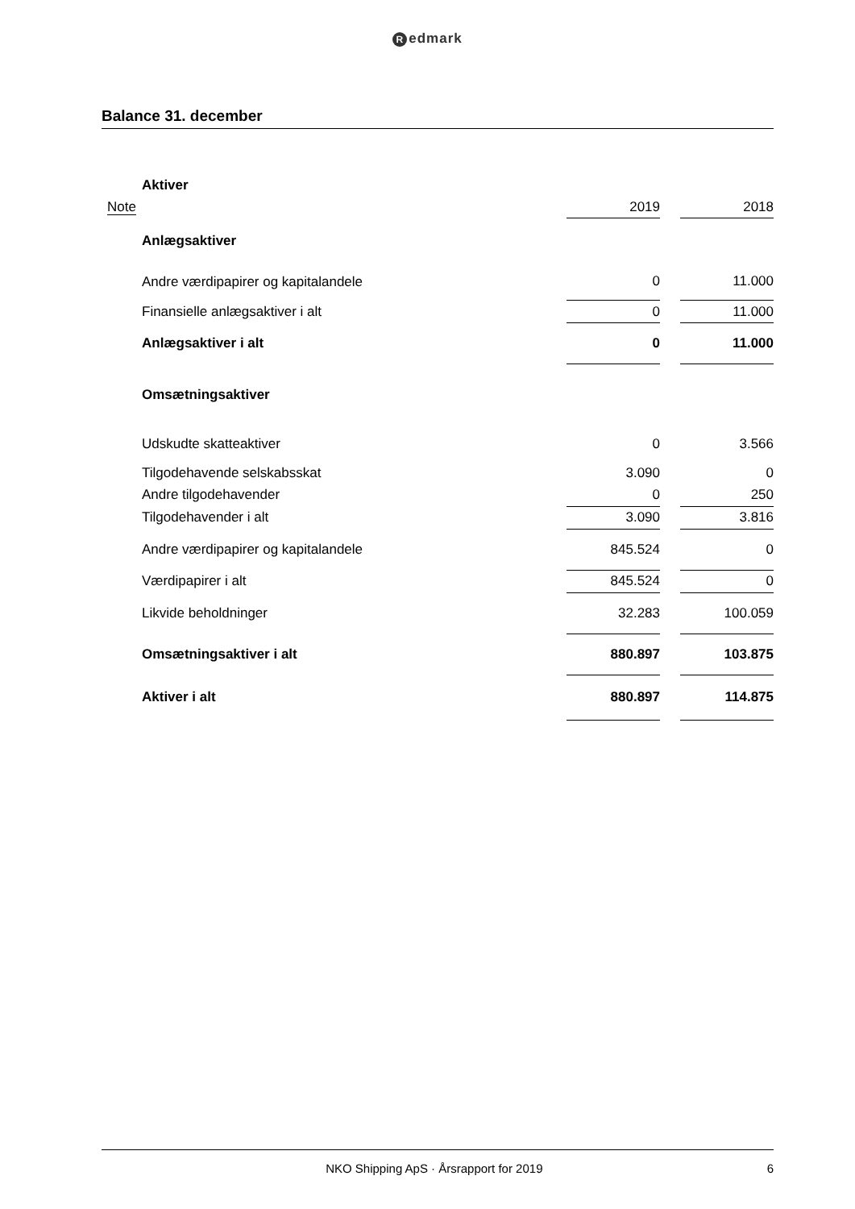Redmark
Balance 31. december
| | Aktiver | | | |
| Note | | 2019 | | 2018 |
| | Anlægsaktiver | | | |
| | Andre værdipapirer og kapitalandele | 0 | | 11.000 |
| | Finansielle anlægsaktiver i alt | 0 | | 11.000 |
| | Anlægsaktiver i alt | 0 | | 11.000 |
| | Omsætningsaktiver | | | |
| | Udskudte skatteaktiver | 0 | | 3.566 |
| | Tilgodehavende selskabsskat | 3.090 | | 0 |
| | Andre tilgodehavender | 0 | | 250 |
| | Tilgodehavender i alt | 3.090 | | 3.816 |
| | Andre værdipapirer og kapitalandele | 845.524 | | 0 |
| | Værdipapirer i alt | 845.524 | | 0 |
| | Likvide beholdninger | 32.283 | | 100.059 |
| | Omsætningsaktiver i alt | 880.897 | | 103.875 |
| | Aktiver i alt | 880.897 | | 114.875 |
NKO Shipping ApS · Årsrapport for 2019
6